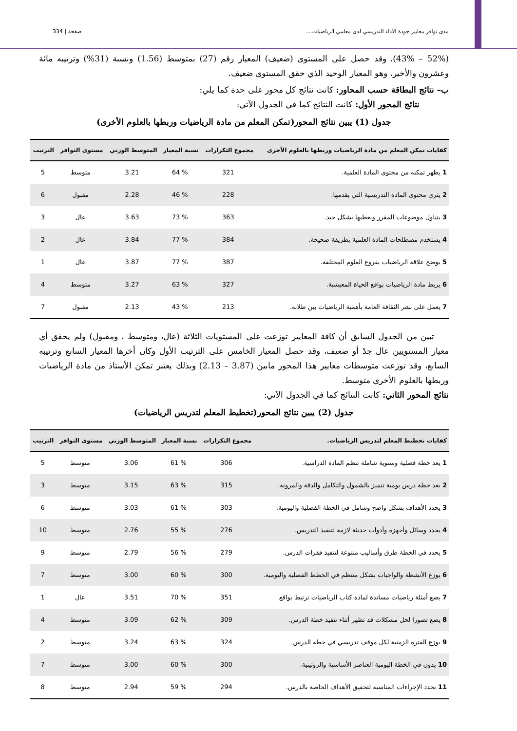مدى توافر معايير جودة الأداء التدريسي لدى معلمي الرياضيات.... صفحة | 334
(52% – 43%)، وقد حصل على المستوى (ضعيف) المعيار رقم (27) بمتوسط (1.56) ونسبة (31%) وترتيبه مائة وعشرون والأخير، وهو المعيار الوحيد الذي حقق المستوى ضعيف.
ب– نتائج البطاقة حسب المحاور: كانت نتائج كل محور على حدة كما يلي:
نتائج المحور الأول: كانت النتائج كما في الجدول الآتي:
جدول (1) يبين نتائج المحور(تمكن المعلم من مادة الرياضيات وربطها بالعلوم الأخرى)
| كفايات تمكن المعلم من مادة الرياضيات وربطها بالعلوم الأخرى | مجموع التكرارات | نسبة المعيار | المتوسط الوزني | مستوى التوافر | الترتيب |
| --- | --- | --- | --- | --- | --- |
| 1 يظهر تمكنه من محتوى المادة العلمية. | 321 | % 64 | 3.21 | متوسط | 5 |
| 2 يثري محتوى المادة التدريسية التي يقدمها. | 228 | % 46 | 2.28 | مقبول | 6 |
| 3 يتناول موضوعات المقرر ويغطيها بشكل جيد. | 363 | % 73 | 3.63 | عال | 3 |
| 4 يستخدم مصطلحات المادة العلمية بطريقة صحيحة. | 384 | % 77 | 3.84 | عال | 2 |
| 5 يوضح علاقة الرياضيات بفروع العلوم المختلفة. | 387 | % 77 | 3.87 | عال | 1 |
| 6 يربط مادة الرياضيات بواقع الحياة المعيشية. | 327 | % 63 | 3.27 | متوسط | 4 |
| 7 يعمل على نشر الثقافة العامة بأهمية الرياضيات بين طلابه. | 213 | % 43 | 2.13 | مقبول | 7 |
تبين من الجدول السابق أن كافة المعايير توزعت على المستويات الثلاثة (عال، ومتوسط ، ومقبول) ولم يحقق أي معيار المستويين عال جدً أو ضعيف، وقد حصل المعيار الخامس على الترتيب الأول وكان أخرها المعيار السابع وترتيبه السابع، وقد توزعت متوسطات معايير هذا المحور مابين (3.87 – 2.13) وبذلك يعتبر تمكن الأستاذ من مادة الرياضيات وربطها بالعلوم الأخرى متوسط.
نتائج المحور الثاني: كانت النتائج كما في الجدول الآتي:
جدول (2) يبين نتائج المحور(تخطيط المعلم لتدريس الرياضيات)
| كفايات تخطيط المعلم لتدريس الرياضيات. | مجموع التكرارات | نسبة المعيار | المتوسط الوزني | مستوى التوافر | الترتيب |
| --- | --- | --- | --- | --- | --- |
| 1 يعد خطة فصلية وسنوية شاملة تنظم المادة الدراسية. | 306 | % 61 | 3.06 | متوسط | 5 |
| 2 يعد خطة درس يومية تتميز بالشمول والتكامل والدقة والمرونة. | 315 | % 63 | 3.15 | متوسط | 3 |
| 3 يحدد الأهداف بشكل واضح وشامل في الخطة الفصلية واليومية. | 303 | % 61 | 3.03 | متوسط | 6 |
| 4 يحدد وسائل وأجهزة وأدوات حديثة لازمة لتنفيذ التدريس. | 276 | % 55 | 2.76 | متوسط | 10 |
| 5 يحدد في الخطة طرق وأساليب متنوعة لتنفيذ فقرات الدرس. | 279 | % 56 | 2.79 | متوسط | 9 |
| 6 يوزع الأنشطة والواجبات بشكل منتظم في الخطط الفصلية واليومية. | 300 | % 60 | 3.00 | متوسط | 7 |
| 7 يضع أمثلة رياضيات مساندة لمادة كتاب الرياضيات ترتبط بواقع | 351 | % 70 | 3.51 | عال | 1 |
| 8 يضع تصورا لحل مشكلات قد تظهر أثناء تنفيذ خطة الدرس. | 309 | % 62 | 3.09 | متوسط | 4 |
| 9 يوزع الفترة الزمنية لكل موقف تدريسي في خطة الدرس. | 324 | % 63 | 3.24 | متوسط | 2 |
| 10 يدون في الخطة اليومية العناصر الأساسية والروتينية. | 300 | % 60 | 3.00 | متوسط | 7 |
| 11 يحدد الإجراءات المناسبة لتحقيق الأهداف الخاصة بالدرس. | 294 | % 59 | 2.94 | متوسط | 8 |